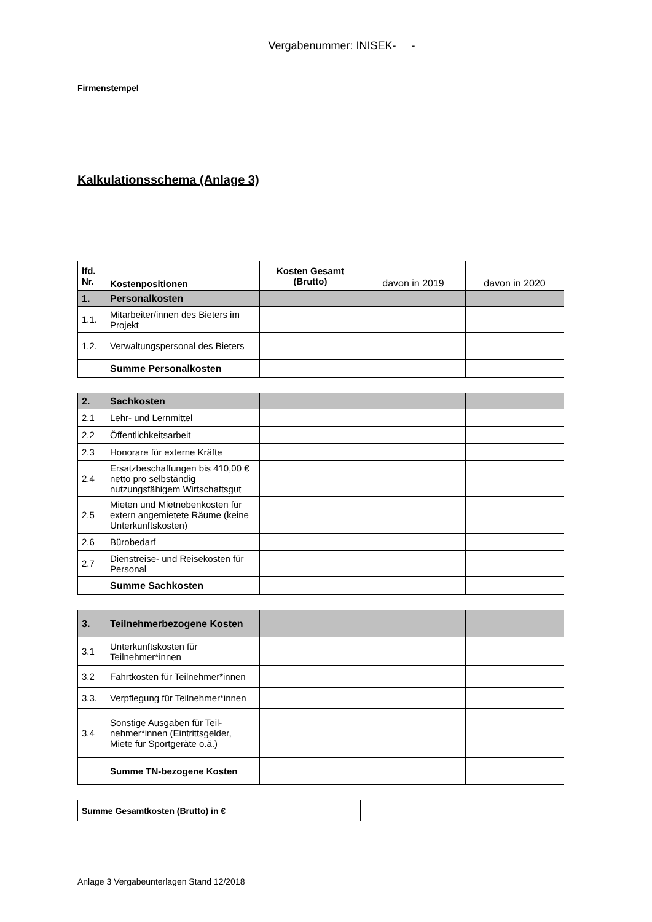Vergabenummer: INISEK- -
Firmenstempel
Kalkulationsschema (Anlage 3)
| lfd. Nr. | Kostenpositionen | Kosten Gesamt (Brutto) | davon in 2019 | davon in 2020 |
| 1. | Personalkosten | | | |
| 1.1. | Mitarbeiter/innen des Bieters im Projekt | | | |
| 1.2. | Verwaltungspersonal des Bieters | | | |
| | Summe Personalkosten | | | |
| 2. | Sachkosten | | | |
| 2.1 | Lehr- und Lernmittel | | | |
| 2.2 | Öffentlichkeitsarbeit | | | |
| 2.3 | Honorare für externe Kräfte | | | |
| 2.4 | Ersatzbeschaffungen bis 410,00 € netto pro selbständig nutzungsfähigem Wirtschaftsgut | | | |
| 2.5 | Mieten und Mietnebenkosten für extern angemietete Räume (keine Unterkunftskosten) | | | |
| 2.6 | Bürobedarf | | | |
| 2.7 | Dienstreise- und Reisekosten für Personal | | | |
| | Summe Sachkosten | | | |
| 3. | Teilnehmerbezogene Kosten | | | |
| 3.1 | Unterkunftskosten für Teilnehmer*innen | | | |
| 3.2 | Fahrtkosten für Teilnehmer*innen | | | |
| 3.3. | Verpflegung für Teilnehmer*innen | | | |
| 3.4 | Sonstige Ausgaben für Teil-nehmer*innen (Eintrittsgelder, Miete für Sportgeräte o.ä.) | | | |
| | Summe TN-bezogene Kosten | | | |
| Summe Gesamtkosten (Brutto) in € | | | |
Anlage 3 Vergabeunterlagen Stand 12/2018